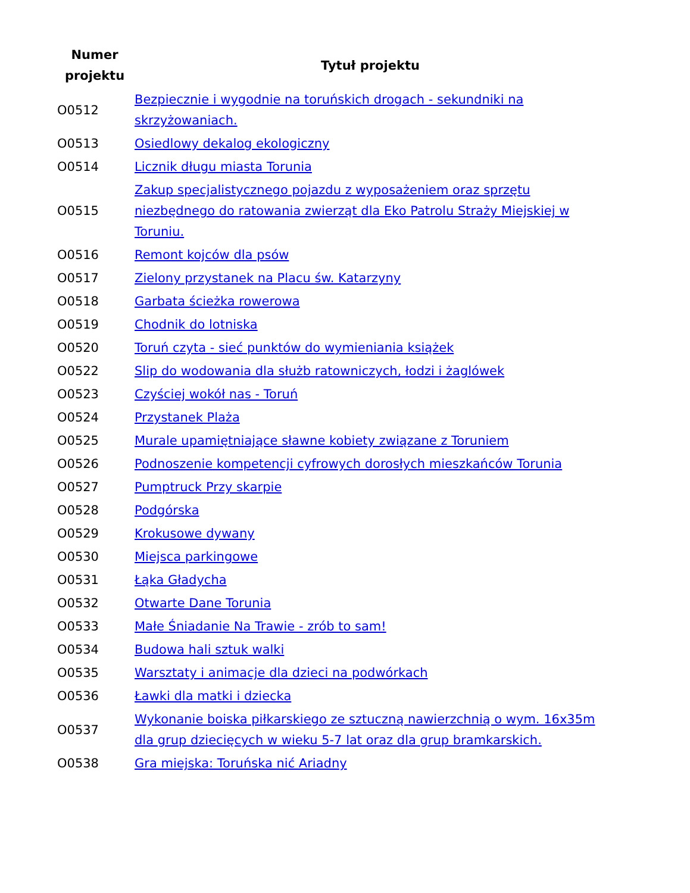| Numer projektu | Tytuł projektu |
| --- | --- |
| O0512 | Bezpiecznie i wygodnie na toruńskich drogach - sekundniki na skrzyżowaniach. |
| O0513 | Osiedlowy dekalog ekologiczny |
| O0514 | Licznik długu miasta Torunia |
| O0515 | Zakup specjalistycznego pojazdu z wyposażeniem oraz sprzętu niezbędnego do ratowania zwierząt dla Eko Patrolu Straży Miejskiej w Toruniu. |
| O0516 | Remont kojców dla psów |
| O0517 | Zielony przystanek na Placu św. Katarzyny |
| O0518 | Garbata ścieżka rowerowa |
| O0519 | Chodnik do lotniska |
| O0520 | Toruń czyta - sieć punktów do wymieniania książek |
| O0522 | Slip do wodowania dla służb ratowniczych, łodzi i żaglówek |
| O0523 | Czyściej wokół nas - Toruń |
| O0524 | Przystanek Plaża |
| O0525 | Murale upamiętniające sławne kobiety związane z Toruniem |
| O0526 | Podnoszenie kompetencji cyfrowych dorosłych mieszkańców Torunia |
| O0527 | Pumptruck Przy skarpie |
| O0528 | Podgórska |
| O0529 | Krokusowe dywany |
| O0530 | Miejsca parkingowe |
| O0531 | Łąka Gładycha |
| O0532 | Otwarte Dane Torunia |
| O0533 | Małe Śniadanie Na Trawie - zrób to sam! |
| O0534 | Budowa hali sztuk walki |
| O0535 | Warsztaty i animacje dla dzieci na podwórkach |
| O0536 | Ławki dla matki i dziecka |
| O0537 | Wykonanie boiska piłkarskiego ze sztuczną nawierzchnią o wym. 16x35m dla grup dziecięcych w wieku 5-7 lat oraz dla grup bramkarskich. |
| O0538 | Gra miejska: Toruńska nić Ariadny |